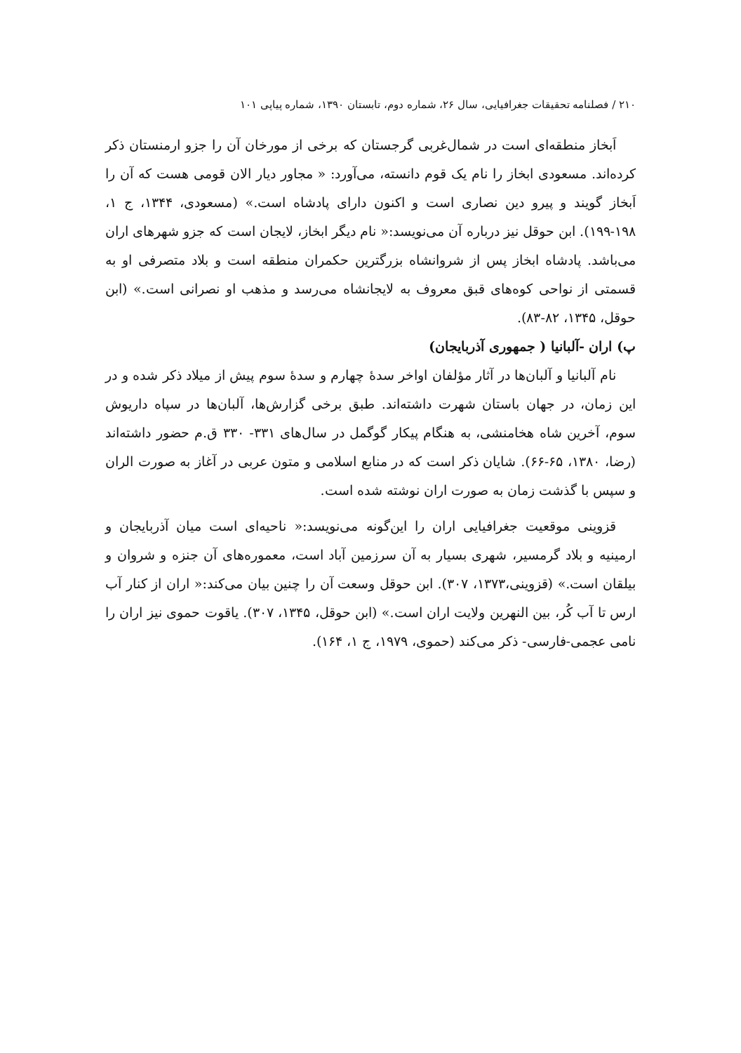۲۱۰ / فصلنامه تحقیقات جغرافیایی، سال ۲۶، شماره دوم، تابستان ۱۳۹۰، شماره پیاپی ۱۰۱
اَبخاز منطقه‌ای است در شمال‌غربی گرجستان که برخی از مورخان آن را جزو ارمنستان ذکر کرده‌اند. مسعودی ابخاز را نام یک قوم دانسته، می‌آورد: « مجاور دیار الان قومی هست که آن را اَبخاز گویند و پیرو دین نصاری است و اکنون دارای پادشاه است.» (مسعودی، ۱۳۴۴، ج ۱، ۱۹۸-۱۹۹). ابن حوقل نیز درباره آن می‌نویسد:« نام دیگر ابخاز، لایجان است که جزو شهرهای اران می‌باشد. پادشاه ابخاز پس از شروانشاه بزرگترین حکمران منطقه است و بلاد متصرفی او به قسمتی از نواحی کوه‌های قبق معروف به لایجانشاه می‌رسد و مذهب او نصرانی است.» (ابن حوقل، ۱۳۴۵، ۸۲-۸۳).
پ) اران -آلبانیا ( جمهوری آذربایجان)
نام آلبانیا و آلبان‌ها در آثار مؤلفان اواخر سدهٔ چهارم و سدهٔ سوم پیش از میلاد ذکر شده و در این زمان، در جهان باستان شهرت داشته‌اند. طبق برخی گزارش‌ها، آلبان‌ها در سپاه داریوش سوم، آخرین شاه هخامنشی، به هنگام پیکار گوگمل در سال‌های ۳۳۱- ۳۳۰ ق.م حضور داشته‌اند (رضا، ۱۳۸۰، ۶۵-۶۶). شایان ذکر است که در منابع اسلامی و متون عربی در آغاز به صورت الران و سپس با گذشت زمان به صورت اران نوشته شده است.
قزوینی موقعیت جغرافیایی اران را این‌گونه می‌نویسد:« ناحیه‌ای است میان آذربایجان و ارمینیه و بلاد گرمسیر، شهری بسیار به آن سرزمین آباد است، معموره‌های آن جنزه و شروان و بیلقان است.» (قزوینی،۱۳۷۳، ۳۰۷). ابن حوقل وسعت آن را چنین بیان می‌کند:« اران از کنار آب ارس تا آب کُر، بین النهرین ولایت اران است.» (ابن حوقل، ۱۳۴۵، ۳۰۷). یاقوت حموی نیز اران را نامی عجمی-فارسی- ذکر می‌کند (حموی، ۱۹۷۹، ج ۱، ۱۶۴).